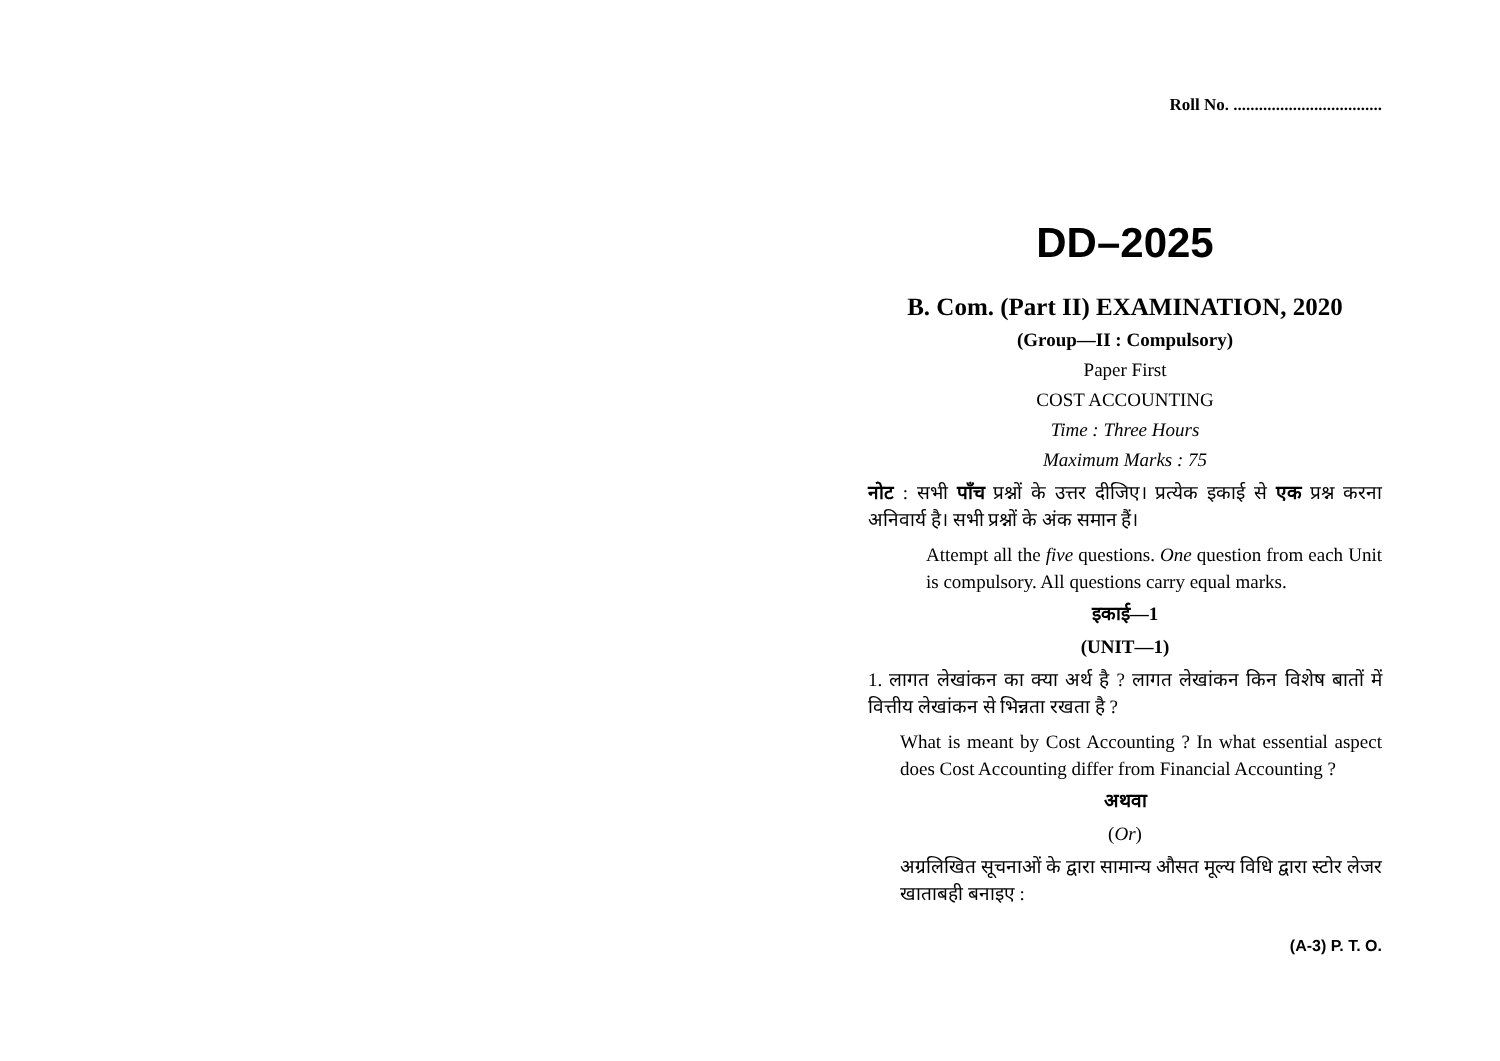Roll No. ...................................
DD–2025
B. Com. (Part II) EXAMINATION, 2020
(Group—II : Compulsory)
Paper First
COST ACCOUNTING
Time : Three Hours
Maximum Marks : 75
नोट : सभी पाँच प्रश्नों के उत्तर दीजिए। प्रत्येक इकाई से एक प्रश्न करना अनिवार्य है। सभी प्रश्नों के अंक समान हैं।
Attempt all the five questions. One question from each Unit is compulsory. All questions carry equal marks.
इकाई—1
(UNIT—1)
1. लागत लेखांकन का क्या अर्थ है ? लागत लेखांकन किन विशेष बातों में वित्तीय लेखांकन से भिन्नता रखता है ?
What is meant by Cost Accounting ? In what essential aspect does Cost Accounting differ from Financial Accounting ?
अथवा
(Or)
अग्रलिखित सूचनाओं के द्वारा सामान्य औसत मूल्य विधि द्वारा स्टोर लेजर खाताबही बनाइए :
(A-3) P. T. O.